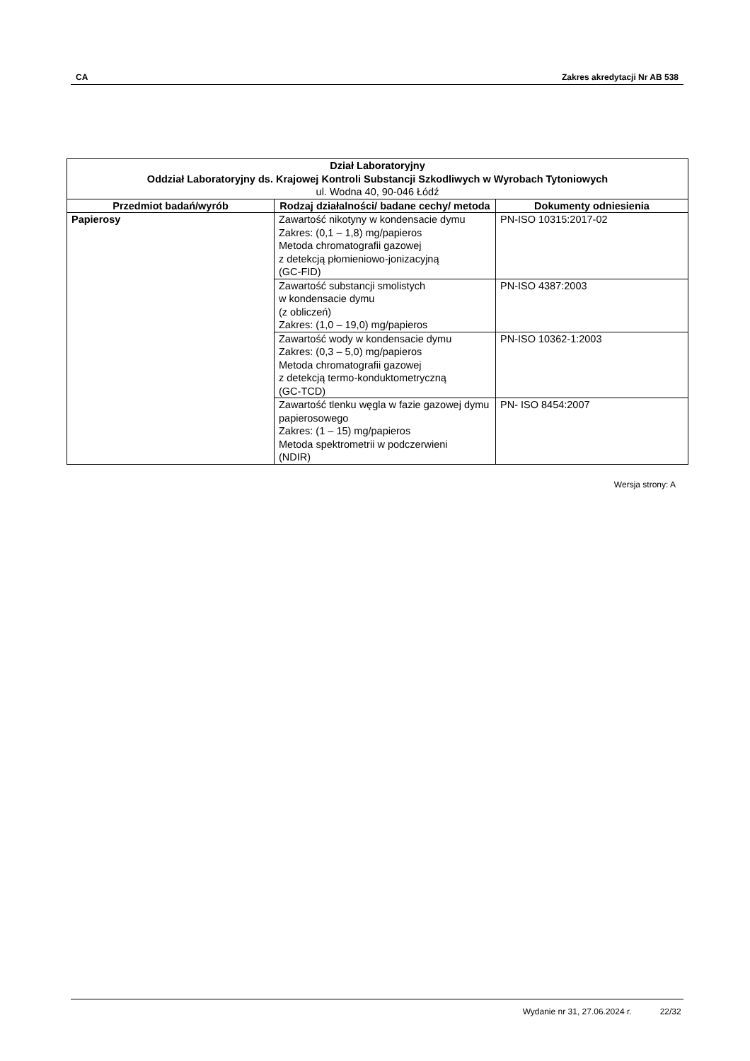CA Zakres akredytacji Nr AB 538
| Dział Laboratoryjny Oddział Laboratoryjny ds. Krajowej Kontroli Substancji Szkodliwych w Wyrobach Tytoniowych ul. Wodna 40, 90-046 Łódź | | |
| --- | --- | --- |
| Przedmiot badań/wyrób | Rodzaj działalności/ badane cechy/ metoda | Dokumenty odniesienia |
| Papierosy | Zawartość nikotyny w kondensacie dymu Zakres: (0,1 – 1,8) mg/papieros Metoda chromatografii gazowej z detekcją płomieniowo-jonizacyjną (GC-FID) | PN-ISO 10315:2017-02 |
| | Zawartość substancji smolistych w kondensacie dymu (z obliczeń) Zakres: (1,0 – 19,0) mg/papieros | PN-ISO 4387:2003 |
| | Zawartość wody w kondensacie dymu Zakres: (0,3 – 5,0) mg/papieros Metoda chromatografii gazowej z detekcją termo-konduktometryczną (GC-TCD) | PN-ISO 10362-1:2003 |
| | Zawartość tlenku węgla w fazie gazowej dymu papierosowego Zakres: (1 – 15) mg/papieros Metoda spektrometrii w podczerwieni (NDIR) | PN- ISO 8454:2007 |
Wersja strony: A
Wydanie nr 31, 27.06.2024 r. 22/32